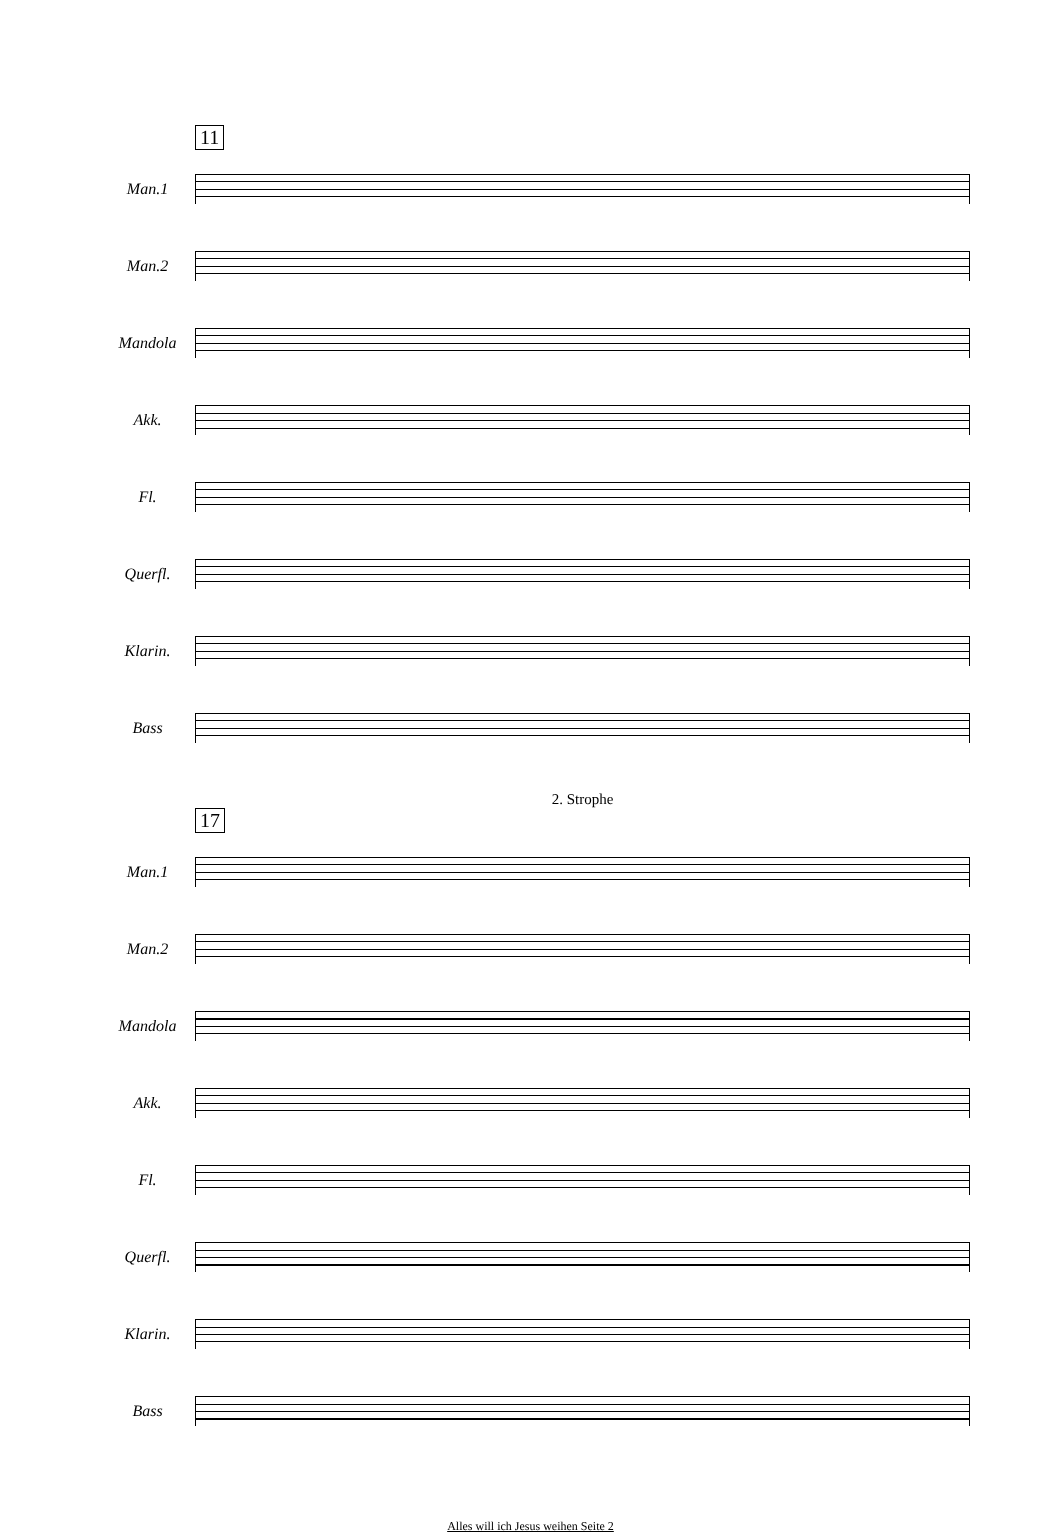11
Man.1
Man.2
Mandola
Akk.
Fl.
Querfl.
Klarin.
Bass
2. Strophe
17
Man.1
Man.2
Mandola
Akk.
Fl.
Querfl.
Klarin.
Bass
Alles will ich Jesus weihen Seite 2